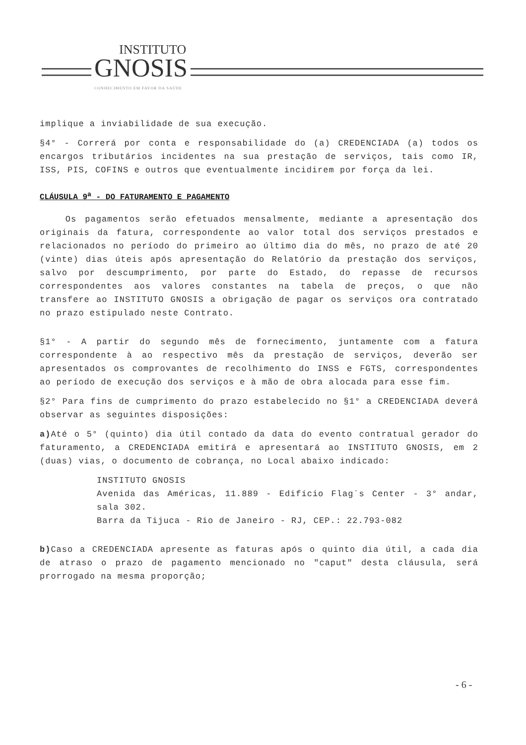INSTITUTO
GNOSIS
CONHECIMENTO EM FAVOR DA SAÚDE
implique a inviabilidade de sua execução.
§4° - Correrá por conta e responsabilidade do (a) CREDENCIADA (a) todos os encargos tributários incidentes na sua prestação de serviços, tais como IR, ISS, PIS, COFINS e outros que eventualmente incidirem por força da lei.
CLÁUSULA 9<sup>a</sup> - DO FATURAMENTO E PAGAMENTO
Os pagamentos serão efetuados mensalmente, mediante a apresentação dos originais da fatura, correspondente ao valor total dos serviços prestados e relacionados no período do primeiro ao último dia do mês, no prazo de até 20 (vinte) dias úteis após apresentação do Relatório da prestação dos serviços, salvo por descumprimento, por parte do Estado, do repasse de recursos correspondentes aos valores constantes na tabela de preços, o que não transfere ao INSTITUTO GNOSIS a obrigação de pagar os serviços ora contratado no prazo estipulado neste Contrato.
§1° - A partir do segundo mês de fornecimento, juntamente com a fatura correspondente à ao respectivo mês da prestação de serviços, deverão ser apresentados os comprovantes de recolhimento do INSS e FGTS, correspondentes ao período de execução dos serviços e à mão de obra alocada para esse fim.
§2° Para fins de cumprimento do prazo estabelecido no §1° a CREDENCIADA deverá observar as seguintes disposições:
a) Até o 5° (quinto) dia útil contado da data do evento contratual gerador do faturamento, a CREDENCIADA emitirá e apresentará ao INSTITUTO GNOSIS, em 2 (duas) vias, o documento de cobrança, no Local abaixo indicado:
INSTITUTO GNOSIS
Avenida das Américas, 11.889 - Edifício Flag´s Center - 3° andar, sala 302.
Barra da Tijuca - Rio de Janeiro - RJ, CEP.: 22.793-082
b) Caso a CREDENCIADA apresente as faturas após o quinto dia útil, a cada dia de atraso o prazo de pagamento mencionado no "caput" desta cláusula, será prorrogado na mesma proporção;
- 6 -